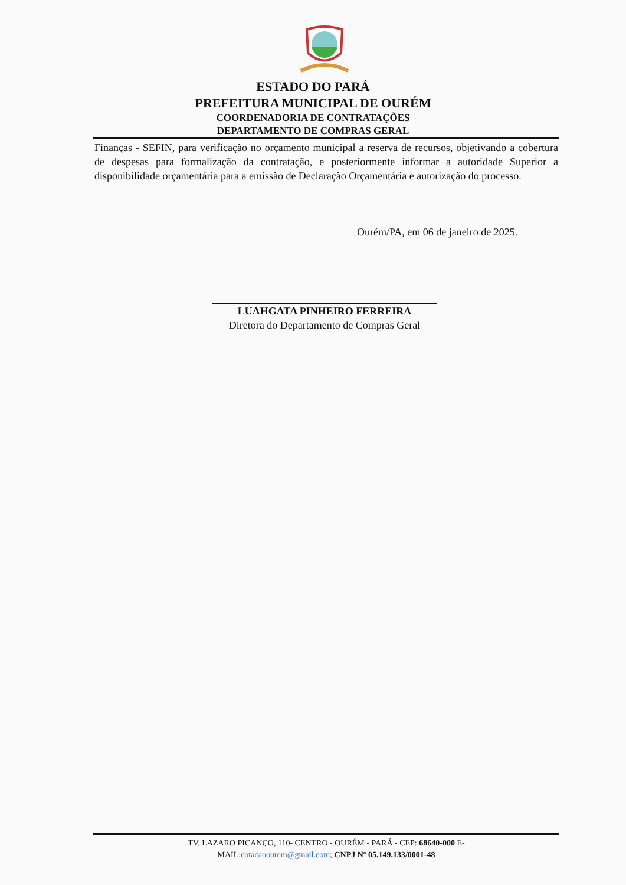ESTADO DO PARÁ
PREFEITURA MUNICIPAL DE OURÉM
COORDENADORIA DE CONTRATAÇÕES
DEPARTAMENTO DE COMPRAS GERAL
Finanças - SEFIN, para verificação no orçamento municipal a reserva de recursos, objetivando a cobertura de despesas para formalização da contratação, e posteriormente informar a autoridade Superior a disponibilidade orçamentária para a emissão de Declaração Orçamentária e autorização do processo.
Ourém/PA, em 06 de janeiro de 2025.
LUAHGATA PINHEIRO FERREIRA
Diretora do Departamento de Compras Geral
TV. LAZARO PICANÇO, 110- CENTRO - OURÉM - PARÁ - CEP: 68640-000 E-
MAIL:cotacaoourem@gmail.com; CNPJ Nº 05.149.133/0001-48